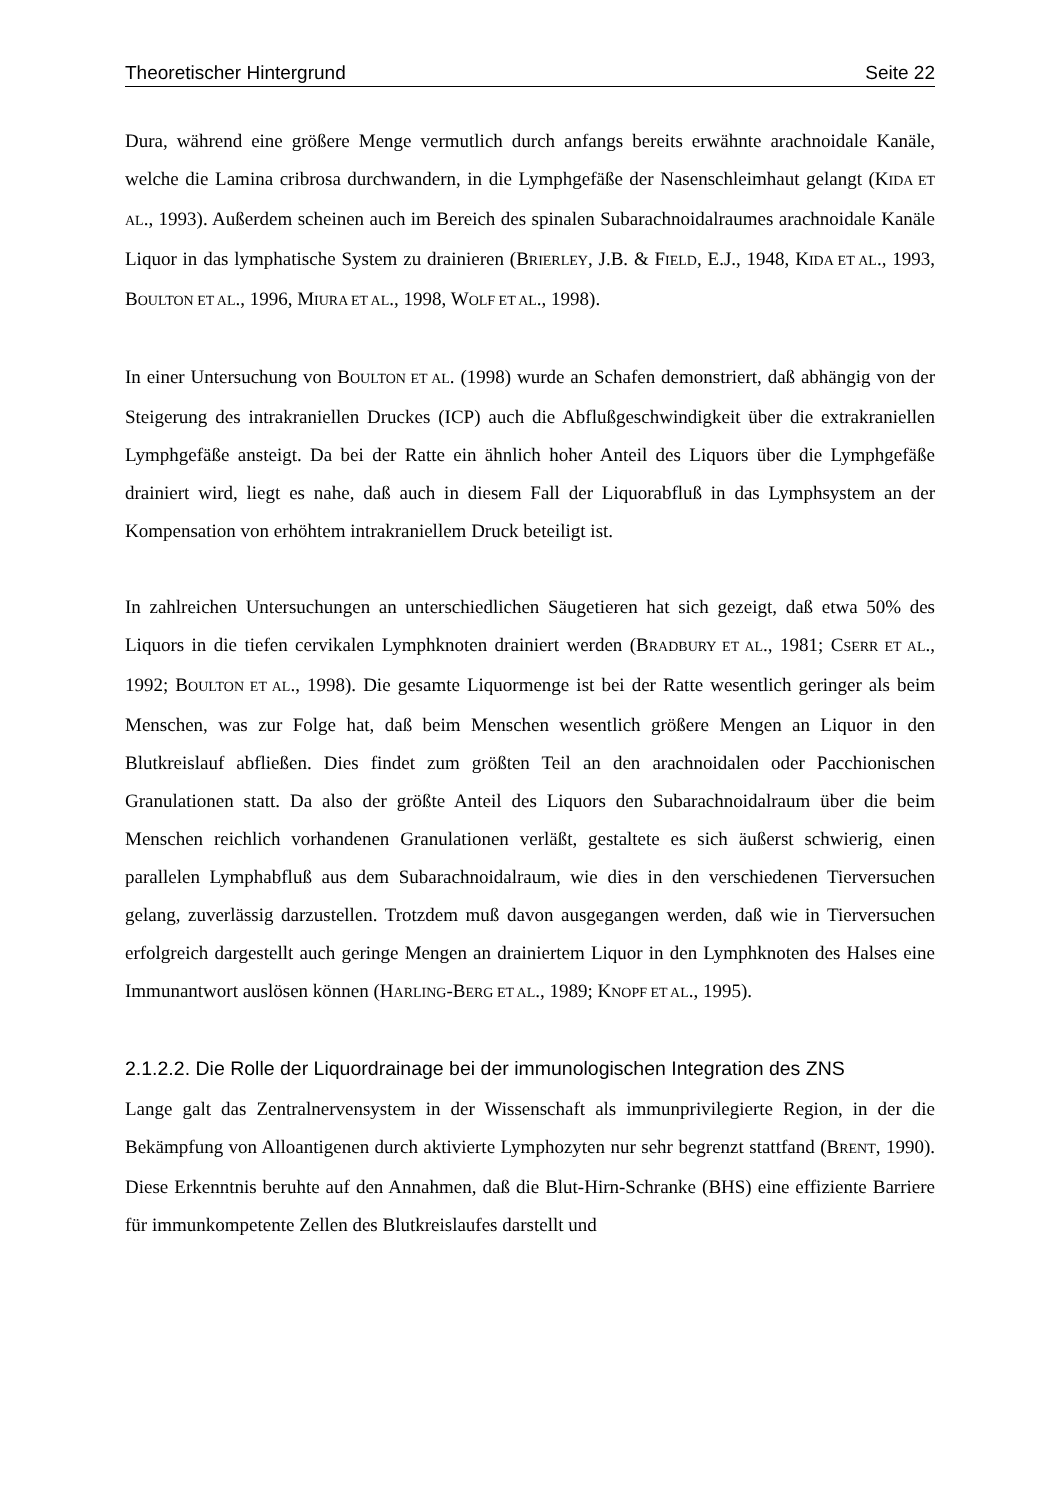Theoretischer Hintergrund Seite 22
Dura, während eine größere Menge vermutlich durch anfangs bereits erwähnte arachnoidale Kanäle, welche die Lamina cribrosa durchwandern, in die Lymphgefäße der Nasenschleimhaut gelangt (KIDA ET AL., 1993). Außerdem scheinen auch im Bereich des spinalen Subarachnoidalraumes arachnoidale Kanäle Liquor in das lymphatische System zu drainieren (BRIERLEY, J.B. & FIELD, E.J., 1948, KIDA ET AL., 1993, BOULTON ET AL., 1996, MIURA ET AL., 1998, WOLF ET AL., 1998).
In einer Untersuchung von BOULTON ET AL. (1998) wurde an Schafen demonstriert, daß abhängig von der Steigerung des intrakraniellen Druckes (ICP) auch die Abflußgeschwindigkeit über die extrakraniellen Lymphgefäße ansteigt. Da bei der Ratte ein ähnlich hoher Anteil des Liquors über die Lymphgefäße drainiert wird, liegt es nahe, daß auch in diesem Fall der Liquorabfluß in das Lymphsystem an der Kompensation von erhöhtem intrakraniellem Druck beteiligt ist.
In zahlreichen Untersuchungen an unterschiedlichen Säugetieren hat sich gezeigt, daß etwa 50% des Liquors in die tiefen cervikalen Lymphknoten drainiert werden (BRADBURY ET AL., 1981; CSERR ET AL., 1992; BOULTON ET AL., 1998). Die gesamte Liquormenge ist bei der Ratte wesentlich geringer als beim Menschen, was zur Folge hat, daß beim Menschen wesentlich größere Mengen an Liquor in den Blutkreislauf abfließen. Dies findet zum größten Teil an den arachnoidalen oder Pacchionischen Granulationen statt. Da also der größte Anteil des Liquors den Subarachnoidalraum über die beim Menschen reichlich vorhandenen Granulationen verläßt, gestaltete es sich äußerst schwierig, einen parallelen Lymphabfluß aus dem Subarachnoidalraum, wie dies in den verschiedenen Tierversuchen gelang, zuverlässig darzustellen. Trotzdem muß davon ausgegangen werden, daß wie in Tierversuchen erfolgreich dargestellt auch geringe Mengen an drainiertem Liquor in den Lymphknoten des Halses eine Immunantwort auslösen können (HARLING-BERG ET AL., 1989; KNOPF ET AL., 1995).
2.1.2.2. Die Rolle der Liquordrainage bei der immunologischen Integration des ZNS
Lange galt das Zentralnervensystem in der Wissenschaft als immunprivilegierte Region, in der die Bekämpfung von Alloantigenen durch aktivierte Lymphozyten nur sehr begrenzt stattfand (BRENT, 1990). Diese Erkenntnis beruhte auf den Annahmen, daß die Blut-Hirn-Schranke (BHS) eine effiziente Barriere für immunkompetente Zellen des Blutkreislaufes darstellt und